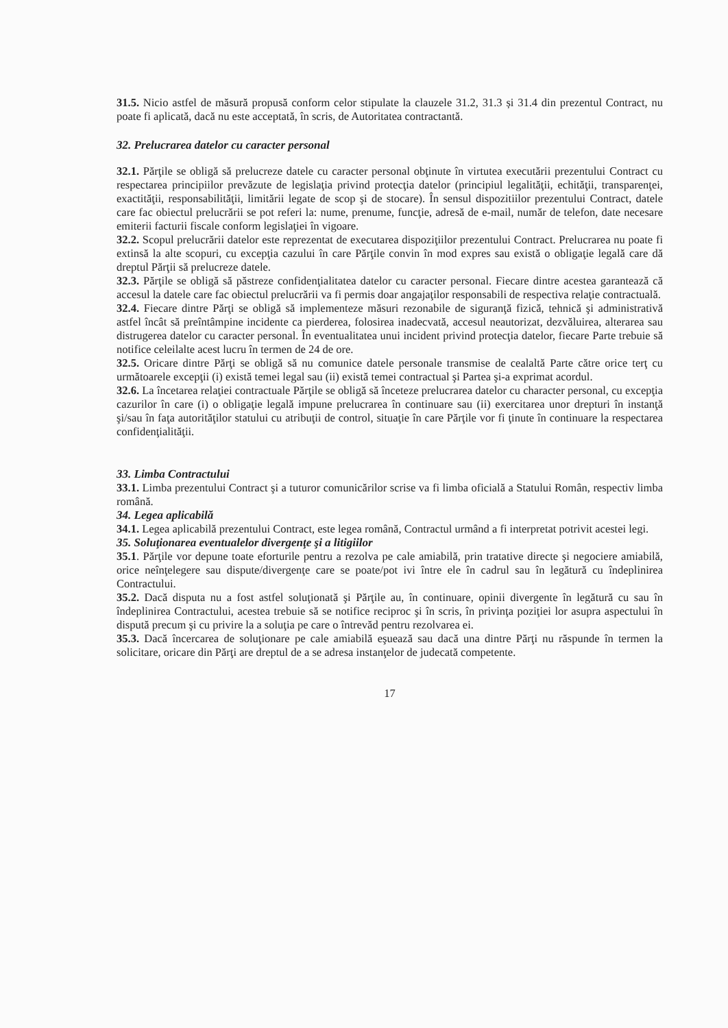31.5. Nicio astfel de măsură propusă conform celor stipulate la clauzele 31.2, 31.3 și 31.4 din prezentul Contract, nu poate fi aplicată, dacă nu este acceptată, în scris, de Autoritatea contractantă.
32. Prelucrarea datelor cu caracter personal
32.1. Părţile se obligă să prelucreze datele cu caracter personal obţinute în virtutea executării prezentului Contract cu respectarea principiilor prevăzute de legislaţia privind protecţia datelor (principiul legalităţii, echităţii, transparenţei, exactităţii, responsabilităţii, limitării legate de scop şi de stocare). În sensul dispozitiilor prezentului Contract, datele care fac obiectul prelucrării se pot referi la: nume, prenume, funcţie, adresă de e-mail, număr de telefon, date necesare emiterii facturii fiscale conform legislaţiei în vigoare.
32.2. Scopul prelucrării datelor este reprezentat de executarea dispoziţiilor prezentului Contract. Prelucrarea nu poate fi extinsă la alte scopuri, cu excepţia cazului în care Părţile convin în mod expres sau există o obligaţie legală care dă dreptul Părţii să prelucreze datele.
32.3. Părţile se obligă să păstreze confidenţialitatea datelor cu caracter personal. Fiecare dintre acestea garantează că accesul la datele care fac obiectul prelucrării va fi permis doar angajaţilor responsabili de respectiva relaţie contractuală.
32.4. Fiecare dintre Părţi se obligă să implementeze măsuri rezonabile de siguranţă fizică, tehnică şi administrativă astfel încât să preîntâmpine incidente ca pierderea, folosirea inadecvată, accesul neautorizat, dezvăluirea, alterarea sau distrugerea datelor cu caracter personal. În eventualitatea unui incident privind protecţia datelor, fiecare Parte trebuie să notifice celeilalte acest lucru în termen de 24 de ore.
32.5. Oricare dintre Părţi se obligă să nu comunice datele personale transmise de cealaltă Parte către orice terţ cu următoarele excepţii (i) există temei legal sau (ii) există temei contractual şi Partea şi-a exprimat acordul.
32.6. La încetarea relaţiei contractuale Părţile se obligă să înceteze prelucrarea datelor cu character personal, cu excepţia cazurilor în care (i) o obligaţie legală impune prelucrarea în continuare sau (ii) exercitarea unor drepturi în instanţă şi/sau în faţa autorităţilor statului cu atribuţii de control, situaţie în care Părţile vor fi ţinute în continuare la respectarea confidenţialităţii.
33. Limba Contractului
33.1. Limba prezentului Contract şi a tuturor comunicărilor scrise va fi limba oficială a Statului Român, respectiv limba română.
34. Legea aplicabilă
34.1. Legea aplicabilă prezentului Contract, este legea română, Contractul urmând a fi interpretat potrivit acestei legi.
35. Soluţionarea eventualelor divergenţe şi a litigiilor
35.1. Părţile vor depune toate eforturile pentru a rezolva pe cale amiabilă, prin tratative directe şi negociere amiabilă, orice neînţelegere sau dispute/divergenţe care se poate/pot ivi între ele în cadrul sau în legătură cu îndeplinirea Contractului.
35.2. Dacă disputa nu a fost astfel soluţionată şi Părţile au, în continuare, opinii divergente în legătură cu sau în îndeplinirea Contractului, acestea trebuie să se notifice reciproc şi în scris, în privinţa poziţiei lor asupra aspectului în dispută precum şi cu privire la a soluţia pe care o întrevăd pentru rezolvarea ei.
35.3. Dacă încercarea de soluţionare pe cale amiabilă eşuează sau dacă una dintre Părţi nu răspunde în termen la solicitare, oricare din Părţi are dreptul de a se adresa instanţelor de judecată competente.
17